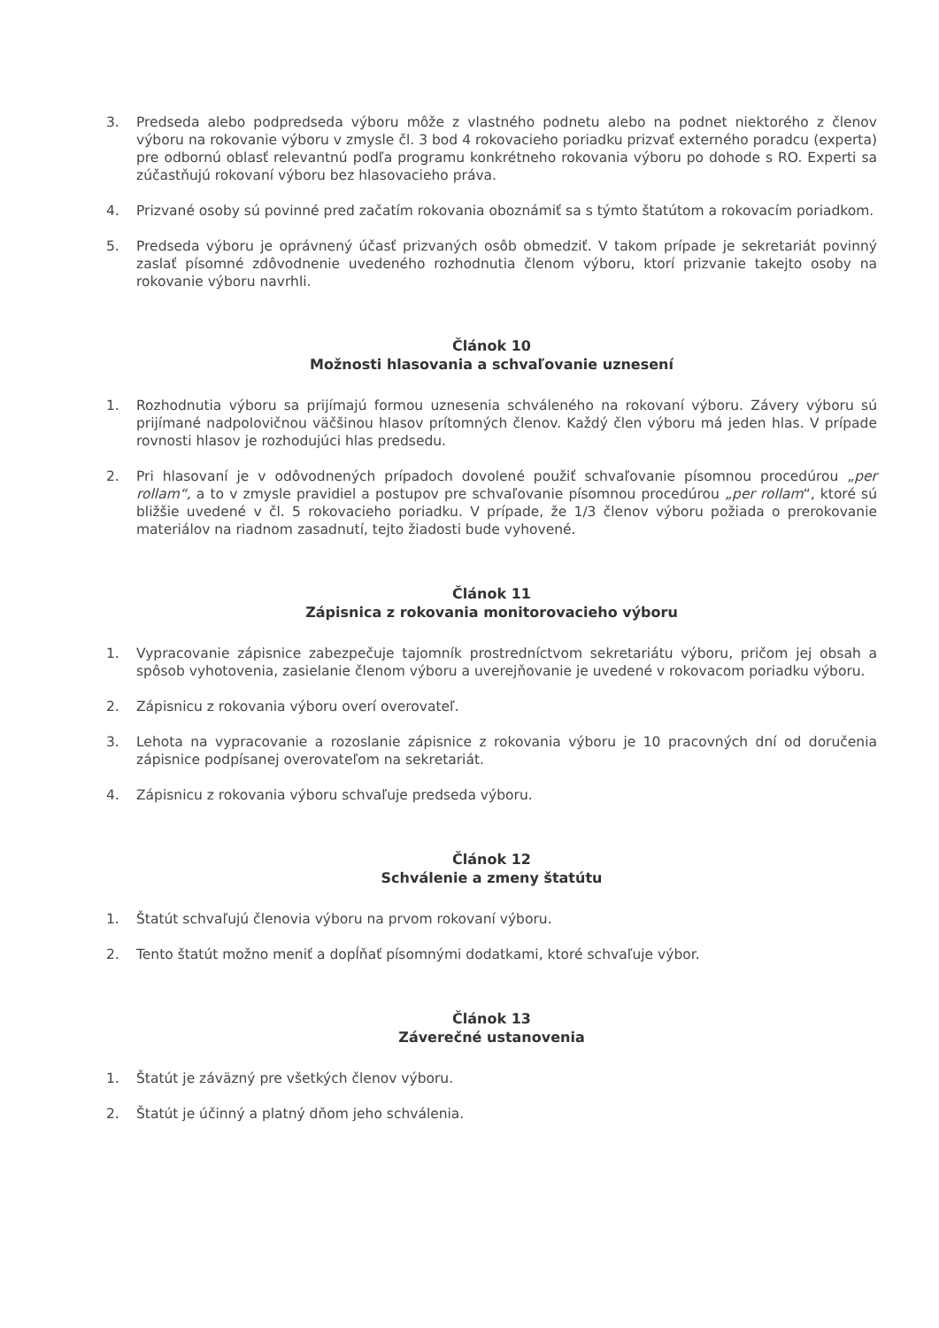3. Predseda alebo podpredseda výboru môže z vlastného podnetu alebo na podnet niektorého z členov výboru na rokovanie výboru v zmysle čl. 3 bod 4 rokovacieho poriadku prizvať externého poradcu (experta) pre odbornú oblasť relevantnú podľa programu konkrétneho rokovania výboru po dohode s RO. Experti sa zúčastňujú rokovaní výboru bez hlasovacieho práva.
4. Prizvané osoby sú povinné pred začatím rokovania oboznámiť sa s týmto štatútom a rokovacím poriadkom.
5. Predseda výboru je oprávnený účasť prizvaných osôb obmedziť. V takom prípade je sekretariát povinný zaslať písomné zdôvodnenie uvedeného rozhodnutia členom výboru, ktorí prizvanie takejto osoby na rokovanie výboru navrhli.
Článok 10
Možnosti hlasovania a schvaľovanie uznesení
1. Rozhodnutia výboru sa prijímajú formou uznesenia schváleného na rokovaní výboru. Závery výboru sú prijímané nadpolovičnou väčšinou hlasov prítomných členov. Každý člen výboru má jeden hlas. V prípade rovnosti hlasov je rozhodujúci hlas predsedu.
2. Pri hlasovaní je v odôvodnených prípadoch dovolené použiť schvaľovanie písomnou procedúrou „per rollam“, a to v zmysle pravidiel a postupov pre schvaľovanie písomnou procedúrou „per rollam“, ktoré sú bližšie uvedené v čl. 5 rokovacieho poriadku. V prípade, že 1/3 členov výboru požiada o prerokovanie materiálov na riadnom zasadnutí, tejto žiadosti bude vyhovené.
Článok 11
Zápisnica z rokovania monitorovacieho výboru
1. Vypracovanie zápisnice zabezpečuje tajomník prostredníctvom sekretariátu výboru, pričom jej obsah a spôsob vyhotovenia, zasielanie členom výboru a uverejňovanie je uvedené v rokovacom poriadku výboru.
2. Zápisnicu z rokovania výboru overí overovateľ.
3. Lehota na vypracovanie a rozoslanie zápisnice z rokovania výboru je 10 pracovných dní od doručenia zápisnice podpísanej overovateľom na sekretariát.
4. Zápisnicu z rokovania výboru schvaľuje predseda výboru.
Článok 12
Schválenie a zmeny štatútu
1. Štatút schvaľujú členovia výboru na prvom rokovaní výboru.
2. Tento štatút možno meniť a dopĺňať písomnými dodatkami, ktoré schvaľuje výbor.
Článok 13
Záverečné ustanovenia
1. Štatút je záväzný pre všetkých členov výboru.
2. Štatút je účinný a platný dňom jeho schválenia.